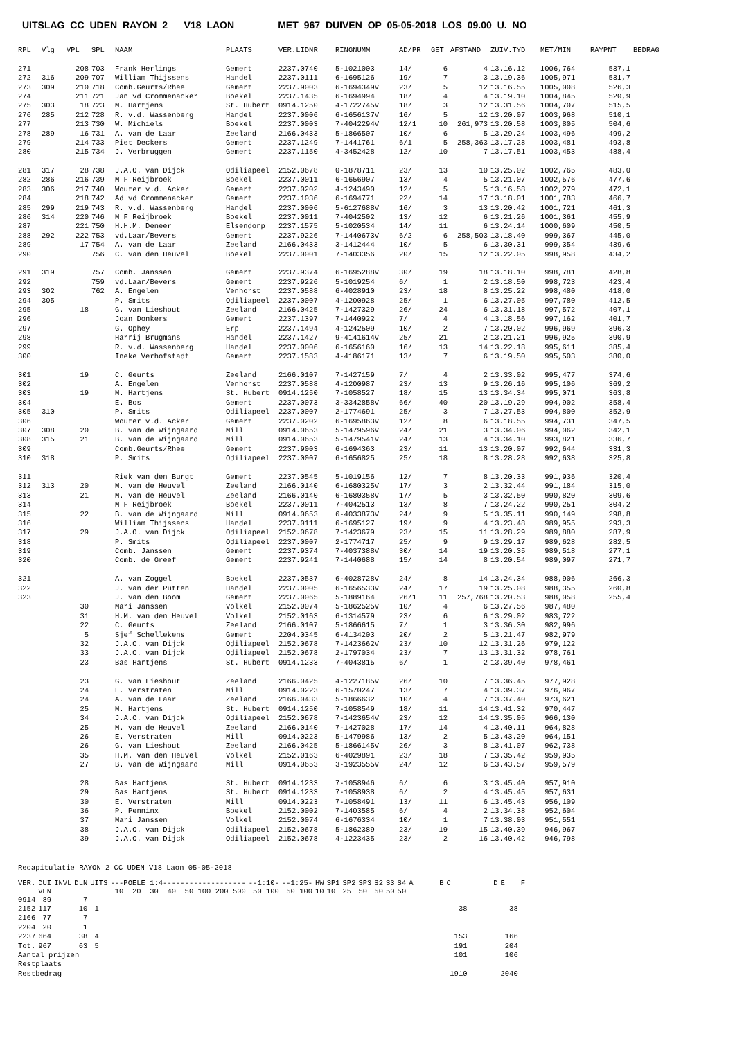UITSLAG CC UDEN RAYON 2 V18 LAON MET 967 DUIVEN OP 05-05-2018 LOS 09.00 U. NO
| RPL | Vlg | VPL | SPL | NAAM | PLAATS | VER.LIDNR | RINGNUMM | AD/PR | GET | AFSTAND | ZUIV.TYD | MET/MIN | RAYPNT | BEDRAG |
| --- | --- | --- | --- | --- | --- | --- | --- | --- | --- | --- | --- | --- | --- | --- |
| 271 | | 208 | 703 | Frank Herlings | Gemert | 2237.0740 | 5-1021003 | 14/ | 6 | 4 | 13.16.12 | 1006,764 | 537,1 | |
| 272 | 316 | 209 | 707 | William Thijssens | Handel | 2237.0111 | 6-1695126 | 19/ | 7 | 3 | 13.19.36 | 1005,971 | 531,7 | |
| 273 | 309 | 210 | 718 | Comb.Geurts/Rhee | Gemert | 2237.9003 | 6-1694349V | 23/ | 5 | 12 | 13.16.55 | 1005,008 | 526,3 | |
| 274 | | 211 | 721 | Jan vd Crommenacker | Boekel | 2237.1435 | 6-1694994 | 18/ | 4 | 4 | 13.19.10 | 1004,845 | 520,9 | |
| 275 | 303 | 18 | 723 | M. Hartjens | St. Hubert | 0914.1250 | 4-1722745V | 18/ | 3 | 12 | 13.31.56 | 1004,707 | 515,5 | |
| 276 | 285 | 212 | 728 | R. v.d. Wassenberg | Handel | 2237.0006 | 6-1656137V | 16/ | 5 | 12 | 13.20.07 | 1003,968 | 510,1 | |
| 277 | | 213 | 730 | W. Michiels | Boekel | 2237.0003 | 7-4042294V | 12/1 | 10 | 261,973 | 13.20.58 | 1003,805 | 504,6 | |
| 278 | 289 | 16 | 731 | A. van de Laar | Zeeland | 2166.0433 | 5-1866507 | 10/ | 6 | 5 | 13.29.24 | 1003,496 | 499,2 | |
| 279 | | 214 | 733 | Piet Deckers | Gemert | 2237.1249 | 7-1441761 | 6/1 | 5 | 258,363 | 13.17.28 | 1003,481 | 493,8 | |
| 280 | | 215 | 734 | J. Verbruggen | Gemert | 2237.1150 | 4-3452428 | 12/ | 10 | 7 | 13.17.51 | 1003,453 | 488,4 | |
| 281 | 317 | 28 | 738 | J.A.O. van Dijck | Odiliapeel | 2152.0678 | 0-1878711 | 23/ | 13 | 10 | 13.25.02 | 1002,765 | 483,0 | |
| 282 | 286 | 216 | 739 | M F Reijbroek | Boekel | 2237.0011 | 6-1656907 | 13/ | 4 | 5 | 13.21.07 | 1002,576 | 477,6 | |
| 283 | 306 | 217 | 740 | Wouter v.d. Acker | Gemert | 2237.0202 | 4-1243490 | 12/ | 5 | 5 | 13.16.58 | 1002,279 | 472,1 | |
| 284 | | 218 | 742 | Ad vd Crommenacker | Gemert | 2237.1036 | 6-1694771 | 22/ | 14 | 17 | 13.18.01 | 1001,783 | 466,7 | |
| 285 | 299 | 219 | 743 | R. v.d. Wassenberg | Handel | 2237.0006 | 5-6127688V | 16/ | 3 | 13 | 13.20.42 | 1001,721 | 461,3 | |
| 286 | 314 | 220 | 746 | M F Reijbroek | Boekel | 2237.0011 | 7-4042502 | 13/ | 12 | 6 | 13.21.26 | 1001,361 | 455,9 | |
| 287 | | 221 | 750 | H.H.M. Deneer | Elsendorp | 2237.1575 | 5-1020534 | 14/ | 11 | 6 | 13.24.14 | 1000,609 | 450,5 | |
| 288 | 292 | 222 | 753 | vd.Laar/Bevers | Gemert | 2237.9226 | 7-1440673V | 6/2 | 6 | 258,503 | 13.18.40 | 999,367 | 445,0 | |
| 289 | | 17 | 754 | A. van de Laar | Zeeland | 2166.0433 | 3-1412444 | 10/ | 5 | 6 | 13.30.31 | 999,354 | 439,6 | |
| 290 | | | 756 | C. van den Heuvel | Boekel | 2237.0001 | 7-1403356 | 20/ | 15 | 12 | 13.22.05 | 998,958 | 434,2 | |
| 291 | 319 | | 757 | Comb. Janssen | Gemert | 2237.9374 | 6-1695288V | 30/ | 19 | 18 | 13.18.10 | 998,781 | 428,8 | |
| 292 | | | 759 | vd.Laar/Bevers | Gemert | 2237.9226 | 5-1019254 | 6/ | 1 | 2 | 13.18.50 | 998,723 | 423,4 | |
| 293 | 302 | | 762 | A. Engelen | Venhorst | 2237.0588 | 6-4028910 | 23/ | 18 | 8 | 13.25.22 | 998,480 | 418,0 | |
| 294 | 305 | | | P. Smits | Odiliapeel | 2237.0007 | 4-1200928 | 25/ | 1 | 6 | 13.27.05 | 997,780 | 412,5 | |
| 295 | | 18 | | G. van Lieshout | Zeeland | 2166.0425 | 7-1427329 | 26/ | 24 | 6 | 13.31.18 | 997,572 | 407,1 | |
| 296 | | | | Joan Donkers | Gemert | 2237.1397 | 7-1440922 | 7/ | 4 | 4 | 13.18.56 | 997,162 | 401,7 | |
| 297 | | | | G. Ophey | Erp | 2237.1494 | 4-1242509 | 10/ | 2 | 7 | 13.20.02 | 996,969 | 396,3 | |
| 298 | | | | Harrij Brugmans | Handel | 2237.1427 | 9-4141614V | 25/ | 21 | 2 | 13.21.21 | 996,925 | 390,9 | |
| 299 | | | | R. v.d. Wassenberg | Handel | 2237.0006 | 6-1656160 | 16/ | 13 | 14 | 13.22.18 | 995,611 | 385,4 | |
| 300 | | | | Ineke Verhofstadt | Gemert | 2237.1583 | 4-4186171 | 13/ | 7 | 6 | 13.19.50 | 995,503 | 380,0 | |
| 301 | | 19 | | C. Geurts | Zeeland | 2166.0107 | 7-1427159 | 7/ | 4 | 2 | 13.33.02 | 995,477 | 374,6 | |
| 302 | | | | A. Engelen | Venhorst | 2237.0588 | 4-1200987 | 23/ | 13 | 9 | 13.26.16 | 995,106 | 369,2 | |
| 303 | | 19 | | M. Hartjens | St. Hubert | 0914.1250 | 7-1058527 | 18/ | 15 | 13 | 13.34.34 | 995,071 | 363,8 | |
| 304 | | | | E. Bos | Gemert | 2237.0073 | 3-3342858V | 66/ | 40 | 20 | 13.19.29 | 994,902 | 358,4 | |
| 305 | 310 | | | P. Smits | Odiliapeel | 2237.0007 | 2-1774691 | 25/ | 3 | 7 | 13.27.53 | 994,800 | 352,9 | |
| 306 | | | | Wouter v.d. Acker | Gemert | 2237.0202 | 6-1695863V | 12/ | 8 | 6 | 13.18.55 | 994,731 | 347,5 | |
| 307 | 308 | 20 | | B. van de Wijngaard | Mill | 0914.0653 | 5-1479596V | 24/ | 21 | 3 | 13.34.06 | 994,062 | 342,1 | |
| 308 | 315 | 21 | | B. van de Wijngaard | Mill | 0914.0653 | 5-1479541V | 24/ | 13 | 4 | 13.34.10 | 993,821 | 336,7 | |
| 309 | | | | Comb.Geurts/Rhee | Gemert | 2237.9003 | 6-1694363 | 23/ | 11 | 13 | 13.20.07 | 992,644 | 331,3 | |
| 310 | 318 | | | P. Smits | Odiliapeel | 2237.0007 | 6-1656825 | 25/ | 18 | 8 | 13.28.28 | 992,638 | 325,8 | |
| 311 | | | | Riek van den Burgt | Gemert | 2237.0545 | 5-1019156 | 12/ | 7 | 8 | 13.20.33 | 991,936 | 320,4 | |
| 312 | 313 | 20 | | M. van de Heuvel | Zeeland | 2166.0140 | 6-1680325V | 17/ | 3 | 2 | 13.32.44 | 991,184 | 315,0 | |
| 313 | | 21 | | M. van de Heuvel | Zeeland | 2166.0140 | 6-1680358V | 17/ | 5 | 3 | 13.32.50 | 990,820 | 309,6 | |
| 314 | | | | M F Reijbroek | Boekel | 2237.0011 | 7-4042513 | 13/ | 8 | 7 | 13.24.22 | 990,251 | 304,2 | |
| 315 | | 22 | | B. van de Wijngaard | Mill | 0914.0653 | 6-4033873V | 24/ | 9 | 5 | 13.35.11 | 990,149 | 298,8 | |
| 316 | | | | William Thijssens | Handel | 2237.0111 | 6-1695127 | 19/ | 9 | 4 | 13.23.48 | 989,955 | 293,3 | |
| 317 | | 29 | | J.A.O. van Dijck | Odiliapeel | 2152.0678 | 7-1423679 | 23/ | 15 | 11 | 13.28.29 | 989,880 | 287,9 | |
| 318 | | | | P. Smits | Odiliapeel | 2237.0007 | 2-1774717 | 25/ | 9 | 9 | 13.29.17 | 989,628 | 282,5 | |
| 319 | | | | Comb. Janssen | Gemert | 2237.9374 | 7-4037388V | 30/ | 14 | 19 | 13.20.35 | 989,518 | 277,1 | |
| 320 | | | | Comb. de Greef | Gemert | 2237.9241 | 7-1440688 | 15/ | 14 | 8 | 13.20.54 | 989,097 | 271,7 | |
| 321 | | | | A. van Zoggel | Boekel | 2237.0537 | 6-4028728V | 24/ | 8 | 14 | 13.24.34 | 988,906 | 266,3 | |
| 322 | | | | J. van der Putten | Handel | 2237.0005 | 6-1656533V | 24/ | 17 | 19 | 13.25.08 | 988,355 | 260,8 | |
| 323 | | | | J. van den Boom | Gemert | 2237.0065 | 5-1889164 | 26/1 | 11 | 257,768 | 13.20.53 | 988,058 | 255,4 | |
| | | 30 | | Mari Janssen | Volkel | 2152.0074 | 5-1862525V | 10/ | 4 | 6 | 13.27.56 | 987,480 | | |
| | | 31 | | H.M. van den Heuvel | Volkel | 2152.0163 | 6-1314579 | 23/ | 6 | 6 | 13.29.02 | 983,722 | | |
| | | 22 | | C. Geurts | Zeeland | 2166.0107 | 5-1866615 | 7/ | 1 | 3 | 13.36.30 | 982,996 | | |
| | | 5 | | Sjef Schellekens | Gemert | 2204.0345 | 6-4134203 | 20/ | 2 | 5 | 13.21.47 | 982,979 | | |
| | | 32 | | J.A.O. van Dijck | Odiliapeel | 2152.0678 | 7-1423662V | 23/ | 10 | 12 | 13.31.26 | 979,122 | | |
| | | 33 | | J.A.O. van Dijck | Odiliapeel | 2152.0678 | 2-1797034 | 23/ | 7 | 13 | 13.31.32 | 978,761 | | |
| | | 23 | | Bas Hartjens | St. Hubert | 0914.1233 | 7-4043815 | 6/ | 1 | 2 | 13.39.40 | 978,461 | | |
| | | 23 | | G. van Lieshout | Zeeland | 2166.0425 | 4-1227185V | 26/ | 10 | 7 | 13.36.45 | 977,928 | | |
| | | 24 | | E. Verstraten | Mill | 0914.0223 | 6-1570247 | 13/ | 7 | 4 | 13.39.37 | 976,967 | | |
| | | 24 | | A. van de Laar | Zeeland | 2166.0433 | 5-1866632 | 10/ | 4 | 7 | 13.37.40 | 973,621 | | |
| | | 25 | | M. Hartjens | St. Hubert | 0914.1250 | 7-1058549 | 18/ | 11 | 14 | 13.41.32 | 970,447 | | |
| | | 34 | | J.A.O. van Dijck | Odiliapeel | 2152.0678 | 7-1423654V | 23/ | 12 | 14 | 13.35.05 | 966,130 | | |
| | | 25 | | M. van de Heuvel | Zeeland | 2166.0140 | 7-1427028 | 17/ | 14 | 4 | 13.40.11 | 964,828 | | |
| | | 26 | | E. Verstraten | Mill | 0914.0223 | 5-1479986 | 13/ | 2 | 5 | 13.43.20 | 964,151 | | |
| | | 26 | | G. van Lieshout | Zeeland | 2166.0425 | 5-1866145V | 26/ | 3 | 8 | 13.41.07 | 962,738 | | |
| | | 35 | | H.M. van den Heuvel | Volkel | 2152.0163 | 6-4029891 | 23/ | 18 | 7 | 13.35.42 | 959,935 | | |
| | | 27 | | B. van de Wijngaard | Mill | 0914.0653 | 3-1923555V | 24/ | 12 | 6 | 13.43.57 | 959,579 | | |
| | | 28 | | Bas Hartjens | St. Hubert | 0914.1233 | 7-1058946 | 6/ | 6 | 3 | 13.45.40 | 957,910 | | |
| | | 29 | | Bas Hartjens | St. Hubert | 0914.1233 | 7-1058938 | 6/ | 2 | 4 | 13.45.45 | 957,631 | | |
| | | 30 | | E. Verstraten | Mill | 0914.0223 | 7-1058491 | 13/ | 11 | 6 | 13.45.43 | 956,109 | | |
| | | 36 | | P. Penninx | Boekel | 2152.0002 | 7-1403585 | 6/ | 4 | 2 | 13.34.38 | 952,604 | | |
| | | 37 | | Mari Janssen | Volkel | 2152.0074 | 6-1676334 | 10/ | 1 | 7 | 13.38.03 | 951,551 | | |
| | | 38 | | J.A.O. van Dijck | Odiliapeel | 2152.0678 | 5-1862389 | 23/ | 19 | 15 | 13.40.39 | 946,967 | | |
| | | 39 | | J.A.O. van Dijck | Odiliapeel | 2152.0678 | 4-1223435 | 23/ | 2 | 16 | 13.40.42 | 946,798 | | |
Recapitulatie RAYON 2 CC UDEN V18 Laon 05-05-2018
| VER. | DUI VEN | INVL | DLN | UITS | ---POELE 1:4------------------- 10 20 30 40 50 100 200 500 | --1:10- 50 100 | --1:25- 50 100 | HW 10 | SP1 10 | SP2 25 | SP3 50 | S2 50 | S3 50 | S4 50 | A | B | C | D | E | F | |
| 0914 | 89 | | 7 | | | | | | | | | | | | | | | | | | |
| 2152 | 117 | | 10 | 1 | | | | | | | | | | | | | 38 | | 38 | | |
| 2166 | 77 | | 7 | | | | | | | | | | | | | | | | | | |
| 2204 | 20 | | 1 | | | | | | | | | | | | | | | | | | |
| 2237 | 664 | | 38 | 4 | | | | | | | | | | | | | 153 | | 166 | | |
| Tot. | 967 | | 63 | 5 | | | | | | | | | | | | | 191 | | 204 | | |
| Aantal prijzen | | | | | | | | | | | | | | | | | 101 | | 106 | | |
| Restplaats | | | | | | | | | | | | | | | | | | | | | |
| Restbedrag | | | | | | | | | | | | | | | | | 1910 | | 2040 | | |